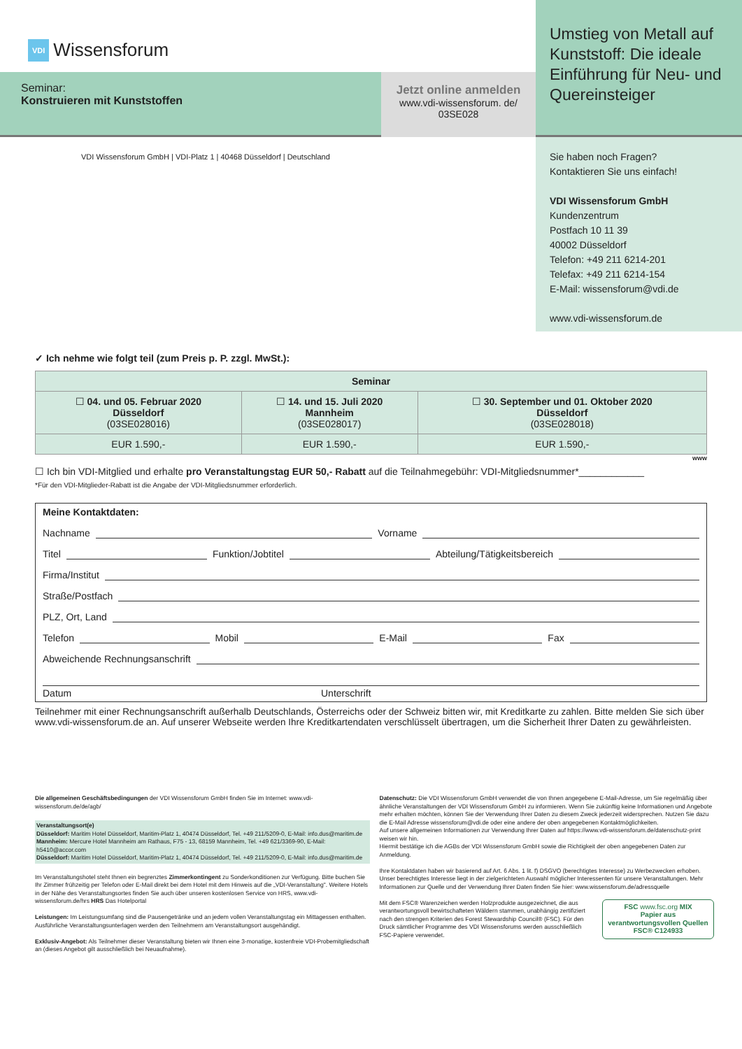VDI Wissensforum
Seminar:
Konstruieren mit Kunststoffen
Jetzt online anmelden
www.vdi-wissensforum. de/
03SE028
Umstieg von Metall auf Kunststoff: Die ideale Einführung für Neu- und Quereinsteiger
VDI Wissensforum GmbH | VDI-Platz 1 | 40468 Düsseldorf | Deutschland
Sie haben noch Fragen?
Kontaktieren Sie uns einfach!
VDI Wissensforum GmbH
Kundenzentrum
Postfach 10 11 39
40002 Düsseldorf
Telefon: +49 211 6214-201
Telefax: +49 211 6214-154
E-Mail: wissensforum@vdi.de
www.vdi-wissensforum.de
✓ Ich nehme wie folgt teil (zum Preis p. P. zzgl. MwSt.):
| Seminar | | |
| --- | --- | --- |
| ☐ 04. und 05. Februar 2020 Düsseldorf (03SE028016) | ☐ 14. und 15. Juli 2020 Mannheim (03SE028017) | ☐ 30. September und 01. Oktober 2020 Düsseldorf (03SE028018) |
| EUR 1.590,- | EUR 1.590,- | EUR 1.590,- |
www
☐ Ich bin VDI-Mitglied und erhalte pro Veranstaltungstag EUR 50,- Rabatt auf die Teilnahmegebühr: VDI-Mitgliedsnummer*____________
*Für den VDI-Mitglieder-Rabatt ist die Angabe der VDI-Mitgliedsnummer erforderlich.
Meine Kontaktdaten:
Nachname Vorname
Titel Funktion/Jobtitel Abteilung/Tätigkeitsbereich
Firma/Institut
Straße/Postfach
PLZ, Ort, Land
Telefon Mobil E-Mail Fax
Abweichende Rechnungsanschrift
Datum Unterschrift
Teilnehmer mit einer Rechnungsanschrift außerhalb Deutschlands, Österreichs oder der Schweiz bitten wir, mit Kreditkarte zu zahlen. Bitte melden Sie sich über www.vdi-wissensforum.de an. Auf unserer Webseite werden Ihre Kreditkartendaten verschlüsselt übertragen, um die Sicherheit Ihrer Daten zu gewährleisten.
Die allgemeinen Geschäftsbedingungen der VDI Wissensforum GmbH finden Sie im Internet: www.vdi-wissensforum.de/de/agb/
Veranstaltungsort(e)
Düsseldorf: Maritim Hotel Düsseldorf, Maritim-Platz 1, 40474 Düsseldorf, Tel. +49 211/5209-0, E-Mail: info.dus@maritim.de
Mannheim: Mercure Hotel Mannheim am Rathaus, F75 - 13, 68159 Mannheim, Tel. +49 621/3369-90, E-Mail: h5410@accor.com
Düsseldorf: Maritim Hotel Düsseldorf, Maritim-Platz 1, 40474 Düsseldorf, Tel. +49 211/5209-0, E-Mail: info.dus@maritim.de
Im Veranstaltungshotel steht Ihnen ein begrenztes Zimmerkontingent zu Sonderkonditionen zur Verfügung. Bitte buchen Sie Ihr Zimmer frühzeitig per Telefon oder E-Mail direkt bei dem Hotel mit dem Hinweis auf die „VDI-Veranstaltung". Weitere Hotels in der Nähe des Veranstaltungsortes finden Sie auch über unseren kostenlosen Service von HRS, www.vdi-wissensforum.de/hrs HRS Das Hotelportal
Leistungen: Im Leistungsumfang sind die Pausengetränke und an jedem vollen Veranstaltungstag ein Mittagessen enthalten. Ausführliche Veranstaltungsunterlagen werden den Teilnehmern am Veranstaltungsort ausgehändigt.
Exklusiv-Angebot: Als Teilnehmer dieser Veranstaltung bieten wir Ihnen eine 3-monatige, kostenfreie VDI-Probemitgliedschaft an (dieses Angebot gilt ausschließlich bei Neuaufnahme).
Datenschutz: Die VDI Wissensforum GmbH verwendet die von Ihnen angegebene E-Mail-Adresse, um Sie regelmäßig über ähnliche Veranstaltungen der VDI Wissensforum GmbH zu informieren. Wenn Sie zukünftig keine Informationen und Angebote mehr erhalten möchten, können Sie der Verwendung Ihrer Daten zu diesem Zweck jederzeit widersprechen. Nutzen Sie dazu die E-Mail Adresse wissensforum@vdi.de oder eine andere der oben angegebenen Kontaktmöglichkeiten.
Auf unsere allgemeinen Informationen zur Verwendung Ihrer Daten auf https://www.vdi-wissensforum.de/datenschutz-print weisen wir hin.
Hiermit bestätige ich die AGBs der VDI Wissensforum GmbH sowie die Richtigkeit der oben angegebenen Daten zur Anmeldung.
Ihre Kontaktdaten haben wir basierend auf Art. 6 Abs. 1 lit. f) DSGVO (berechtigtes Interesse) zu Werbezwecken erhoben. Unser berechtigtes Interesse liegt in der zielgerichteten Auswahl möglicher Interessenten für unsere Veranstaltungen. Mehr Informationen zur Quelle und der Verwendung Ihrer Daten finden Sie hier: www.wissensforum.de/adressquelle
Mit dem FSC® Warenzeichen werden Holzprodukte ausgezeichnet, die aus verantwortungsvoll bewirtschafteten Wäldern stammen, unabhängig zertifiziert nach den strengen Kriterien des Forest Stewardship Council® (FSC). Für den Druck sämtlicher Programme des VDI Wissensforums werden ausschließlich FSC-Papiere verwendet.
FSC www.fsc.org MIX
Papier aus verantwortungsvollen Quellen
FSC® C124933